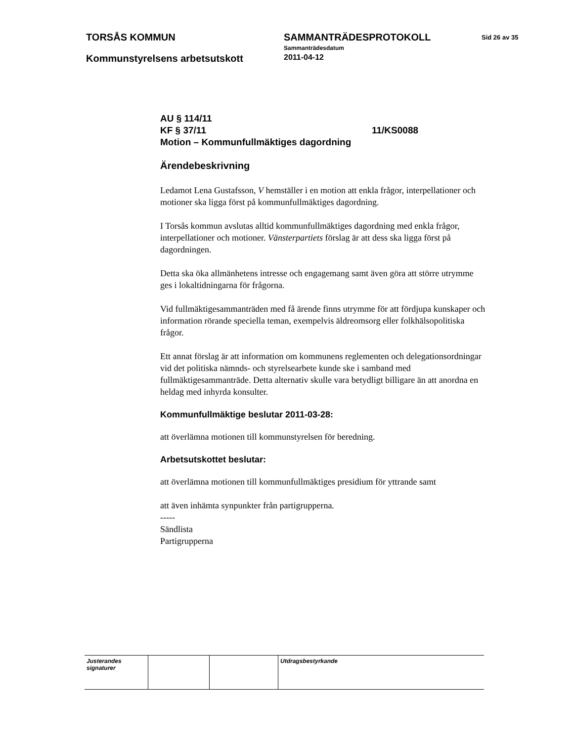TORSÅS KOMMUN SAMMANTRÄDESPROTOKOLL
Sammanträdesdatum
Sid 26 av 35
Kommunstyrelsens arbetsutskott
2011-04-12
AU § 114/11
KF § 37/11 11/KS0088
Motion – Kommunfullmäktiges dagordning
Ärendebeskrivning
Ledamot Lena Gustafsson, V hemställer i en motion att enkla frågor, interpellationer och motioner ska ligga först på kommunfullmäktiges dagordning.
I Torsås kommun avslutas alltid kommunfullmäktiges dagordning med enkla frågor, interpellationer och motioner. Vänsterpartiets förslag är att dess ska ligga först på dagordningen.
Detta ska öka allmänhetens intresse och engagemang samt även göra att större utrymme ges i lokaltidningarna för frågorna.
Vid fullmäktigesammanträden med få ärende finns utrymme för att fördjupa kunskaper och information rörande speciella teman, exempelvis äldreomsorg eller folkhälsopolitiska frågor.
Ett annat förslag är att information om kommunens reglementen och delegationsordningar vid det politiska nämnds- och styrelsearbete kunde ske i samband med fullmäktigesammanträde. Detta alternativ skulle vara betydligt billigare än att anordna en heldag med inhyrda konsulter.
Kommunfullmäktige beslutar 2011-03-28:
att överlämna motionen till kommunstyrelsen för beredning.
Arbetsutskottet beslutar:
att överlämna motionen till kommunfullmäktiges presidium för yttrande samt
att även inhämta synpunkter från partigrupperna.
-----
Sändlista
Partigrupperna
| Justerandes signaturer | | | Utdragsbestyrkande |